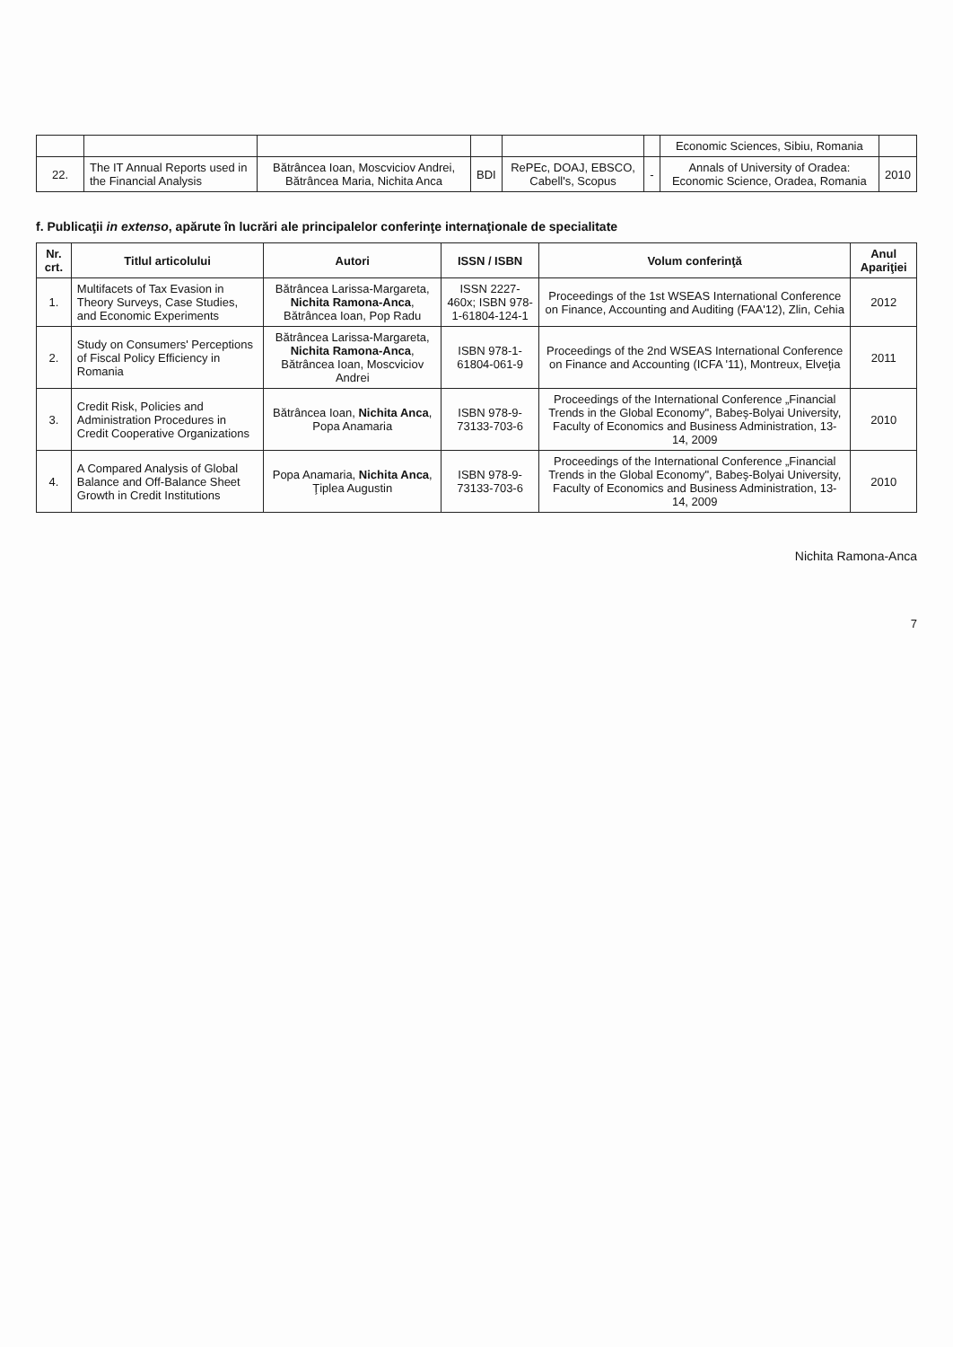| | | | | | | Economic Sciences, Sibiu, Romania | |
| 22. | The IT Annual Reports used in the Financial Analysis | Bătrâncea Ioan, Moscviciov Andrei, Bătrâncea Maria, Nichita Anca | BDI | RePEc, DOAJ, EBSCO, Cabell's, Scopus | - | Annals of University of Oradea: Economic Science, Oradea, Romania | 2010 |
f. Publicaţii in extenso, apărute în lucrări ale principalelor conferinţe internaţionale de specialitate
| Nr. crt. | Titlul articolului | Autori | ISSN / ISBN | Volum conferinţă | Anul Apariţiei |
| --- | --- | --- | --- | --- | --- |
| 1. | Multifacets of Tax Evasion in Theory Surveys, Case Studies, and Economic Experiments | Bătrâncea Larissa-Margareta, Nichita Ramona-Anca , Bătrâncea Ioan, Pop Radu | ISSN 2227-460x; ISBN 978-1-61804-124-1 | Proceedings of the 1st WSEAS International Conference on Finance, Accounting and Auditing (FAA'12), Zlin, Cehia | 2012 |
| 2. | Study on Consumers' Perceptions of Fiscal Policy Efficiency in Romania | Bătrâncea Larissa-Margareta, Nichita Ramona-Anca , Bătrâncea Ioan, Moscviciov Andrei | ISBN 978-1-61804-061-9 | Proceedings of the 2nd WSEAS International Conference on Finance and Accounting (ICFA '11), Montreux, Elveţia | 2011 |
| 3. | Credit Risk, Policies and Administration Procedures in Credit Cooperative Organizations | Bătrâncea Ioan, Nichita Anca , Popa Anamaria | ISBN 978-9-73133-703-6 | Proceedings of the International Conference „Financial Trends in the Global Economy", Babeş-Bolyai University, Faculty of Economics and Business Administration, 13-14, 2009 | 2010 |
| 4. | A Compared Analysis of Global Balance and Off-Balance Sheet Growth in Credit Institutions | Popa Anamaria, Nichita Anca , Ţiplea Augustin | ISBN 978-9-73133-703-6 | Proceedings of the International Conference „Financial Trends in the Global Economy", Babeş-Bolyai University, Faculty of Economics and Business Administration, 13-14, 2009 | 2010 |
Nichita Ramona-Anca
7